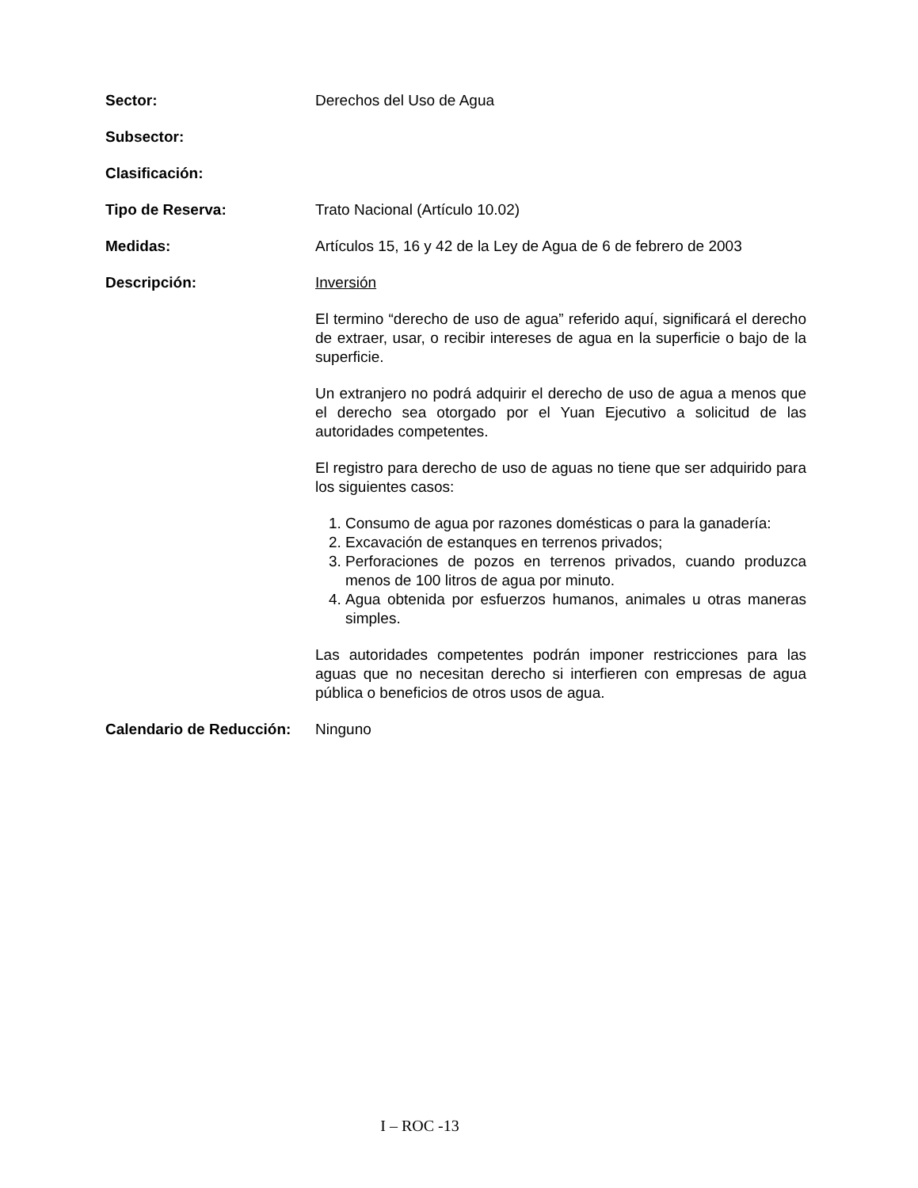Sector: Derechos del Uso de Agua
Subsector:
Clasificación:
Tipo de Reserva: Trato Nacional (Artículo 10.02)
Medidas: Artículos 15, 16 y 42 de la Ley de Agua de 6 de febrero de 2003
Descripción: Inversión
El termino “derecho de uso de agua” referido aquí, significará el derecho de extraer, usar, o recibir intereses de agua en la superficie o bajo de la superficie.
Un extranjero no podrá adquirir el derecho de uso de agua a menos que el derecho sea otorgado por el Yuan Ejecutivo a solicitud de las autoridades competentes.
El registro para derecho de uso de aguas no tiene que ser adquirido para los siguientes casos:
1. Consumo de agua por razones domésticas o para la ganadería:
2. Excavación de estanques en terrenos privados;
3. Perforaciones de pozos en terrenos privados, cuando produzca menos de 100 litros de agua por minuto.
4. Agua obtenida por esfuerzos humanos, animales u otras maneras simples.
Las autoridades competentes podrán imponer restricciones para las aguas que no necesitan derecho si interfieren con empresas de agua pública o beneficios de otros usos de agua.
Calendario de Reducción:
Ninguno
I – ROC -13